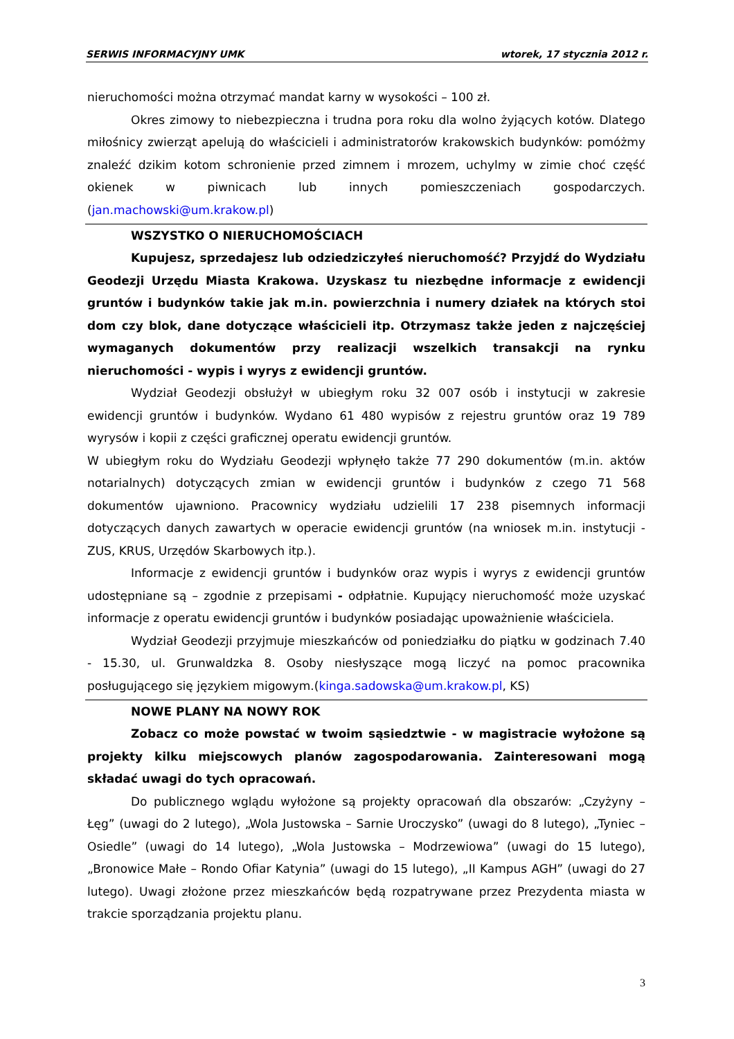SERWIS INFORMACYJNY UMK wtorek, 17 stycznia 2012 r.
nieruchomości można otrzymać mandat karny w wysokości – 100 zł.
Okres zimowy to niebezpieczna i trudna pora roku dla wolno żyjących kotów. Dlatego miłośnicy zwierząt apelują do właścicieli i administratorów krakowskich budynków: pomóżmy znaleźć dzikim kotom schronienie przed zimnem i mrozem, uchylmy w zimie choć część okienek w piwnicach lub innych pomieszczeniach gospodarczych. (jan.machowski@um.krakow.pl)
WSZYSTKO O NIERUCHOMOŚCIACH
Kupujesz, sprzedajesz lub odziedziczyłeś nieruchomość? Przyjdź do Wydziału Geodezji Urzędu Miasta Krakowa. Uzyskasz tu niezbędne informacje z ewidencji gruntów i budynków takie jak m.in. powierzchnia i numery działek na których stoi dom czy blok, dane dotyczące właścicieli itp. Otrzymasz także jeden z najczęściej wymaganych dokumentów przy realizacji wszelkich transakcji na rynku nieruchomości - wypis i wyrys z ewidencji gruntów.
Wydział Geodezji obsłużył w ubiegłym roku 32 007 osób i instytucji w zakresie ewidencji gruntów i budynków. Wydano 61 480 wypisów z rejestru gruntów oraz 19 789 wyrysów i kopii z części graficznej operatu ewidencji gruntów.
W ubiegłym roku do Wydziału Geodezji wpłynęło także 77 290 dokumentów (m.in. aktów notarialnych) dotyczących zmian w ewidencji gruntów i budynków z czego 71 568 dokumentów ujawniono. Pracownicy wydziału udzielili 17 238 pisemnych informacji dotyczących danych zawartych w operacie ewidencji gruntów (na wniosek m.in. instytucji - ZUS, KRUS, Urzędów Skarbowych itp.).
Informacje z ewidencji gruntów i budynków oraz wypis i wyrys z ewidencji gruntów udostępniane są – zgodnie z przepisami - odpłatnie. Kupujący nieruchomość może uzyskać informacje z operatu ewidencji gruntów i budynków posiadając upoważnienie właściciela.
Wydział Geodezji przyjmuje mieszkańców od poniedziałku do piątku w godzinach 7.40 - 15.30, ul. Grunwaldzka 8. Osoby niesłyszące mogą liczyć na pomoc pracownika posługującego się językiem migowym.(kinga.sadowska@um.krakow.pl, KS)
NOWE PLANY NA NOWY ROK
Zobacz co może powstać w twoim sąsiedztwie - w magistracie wyłożone są projekty kilku miejscowych planów zagospodarowania. Zainteresowani mogą składać uwagi do tych opracowań.
Do publicznego wglądu wyłożone są projekty opracowań dla obszarów: „Czyżyny – Łęg” (uwagi do 2 lutego), „Wola Justowska – Sarnie Uroczysko” (uwagi do 8 lutego), „Tyniec – Osiedle” (uwagi do 14 lutego), „Wola Justowska – Modrzewiowa” (uwagi do 15 lutego), „Bronowice Małe – Rondo Ofiar Katynia” (uwagi do 15 lutego), „II Kampus AGH” (uwagi do 27 lutego). Uwagi złożone przez mieszkańców będą rozpatrywane przez Prezydenta miasta w trakcie sporządzania projektu planu.
3